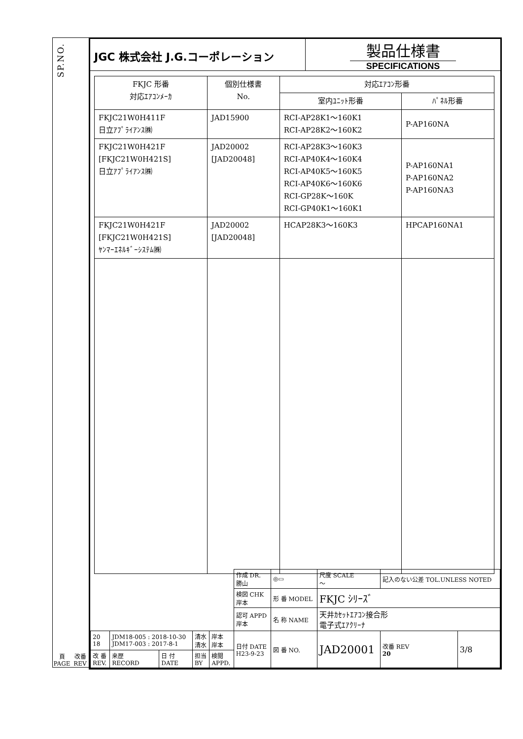SP.NO.
頁 PAGE 改番 REV
JGC 株式会社 J.G.コーポレーション
製品仕様書
SPECIFICATIONS
| FKJC 形番 対応ｴｱｺﾝﾒｰｶ | 個別仕様書 No. | 対応ｴｱｺﾝ形番 | |
| --- | --- | --- | --- |
| | | 室内ﾕﾆｯﾄ形番 | ﾊﾟﾈﾙ形番 |
| FKJC21W0H411F 日立ｱﾌﾟﾗｲｱﾝｽ㈱ | JAD15900 | RCI-AP28K1～160K1 RCI-AP28K2～160K2 | P-AP160NA |
| FKJC21W0H421F [FKJC21W0H421S] 日立ｱﾌﾟﾗｲｱﾝｽ㈱ | JAD20002 [JAD20048] | RCI-AP28K3～160K3 RCI-AP40K4～160K4 RCI-AP40K5～160K5 RCI-AP40K6～160K6 RCI-GP28K～160K RCI-GP40K1～160K1 | P-AP160NA1 P-AP160NA2 P-AP160NA3 |
| FKJC21W0H421F [FKJC21W0H421S] ﾔﾝﾏｰｴﾈﾙｷﾞｰｼｽﾃﾑ㈱ | JAD20002 [JAD20048] | HCAP28K3～160K3 | HPCAP160NA1 |
| | | | | | 作成 DR. 勝山 | ◎▭ | 尺度 SCALE ～ | 記入のない公差 TOL.UNLESS NOTED | | |
| | | | | | 検図 CHK 岸本 | 形 番 MODEL | FKJC ｼﾘｰｽﾞ | | | |
| | | | | | 認可 APPD 岸本 | 名 称 NAME | 天井ｶｾｯﾄｴｱｺﾝ接合形 電子式ｴｱｸﾘｰﾅ | | | |
| 20 18 | JDM18-005 : 2018-10-30 JDM17-003 : 2017-8-1 | | 清水 清水 | 岸本 岸本 | 日付 DATE H23-9-23 | 図 番 NO. | JAD20001 | | 改番 REV 20 | 3/8 |
| 改 番 REV. | 来歴 RECORD | 日 付 DATE | 担当 BY | 検閲 APPD. | | | | | | |